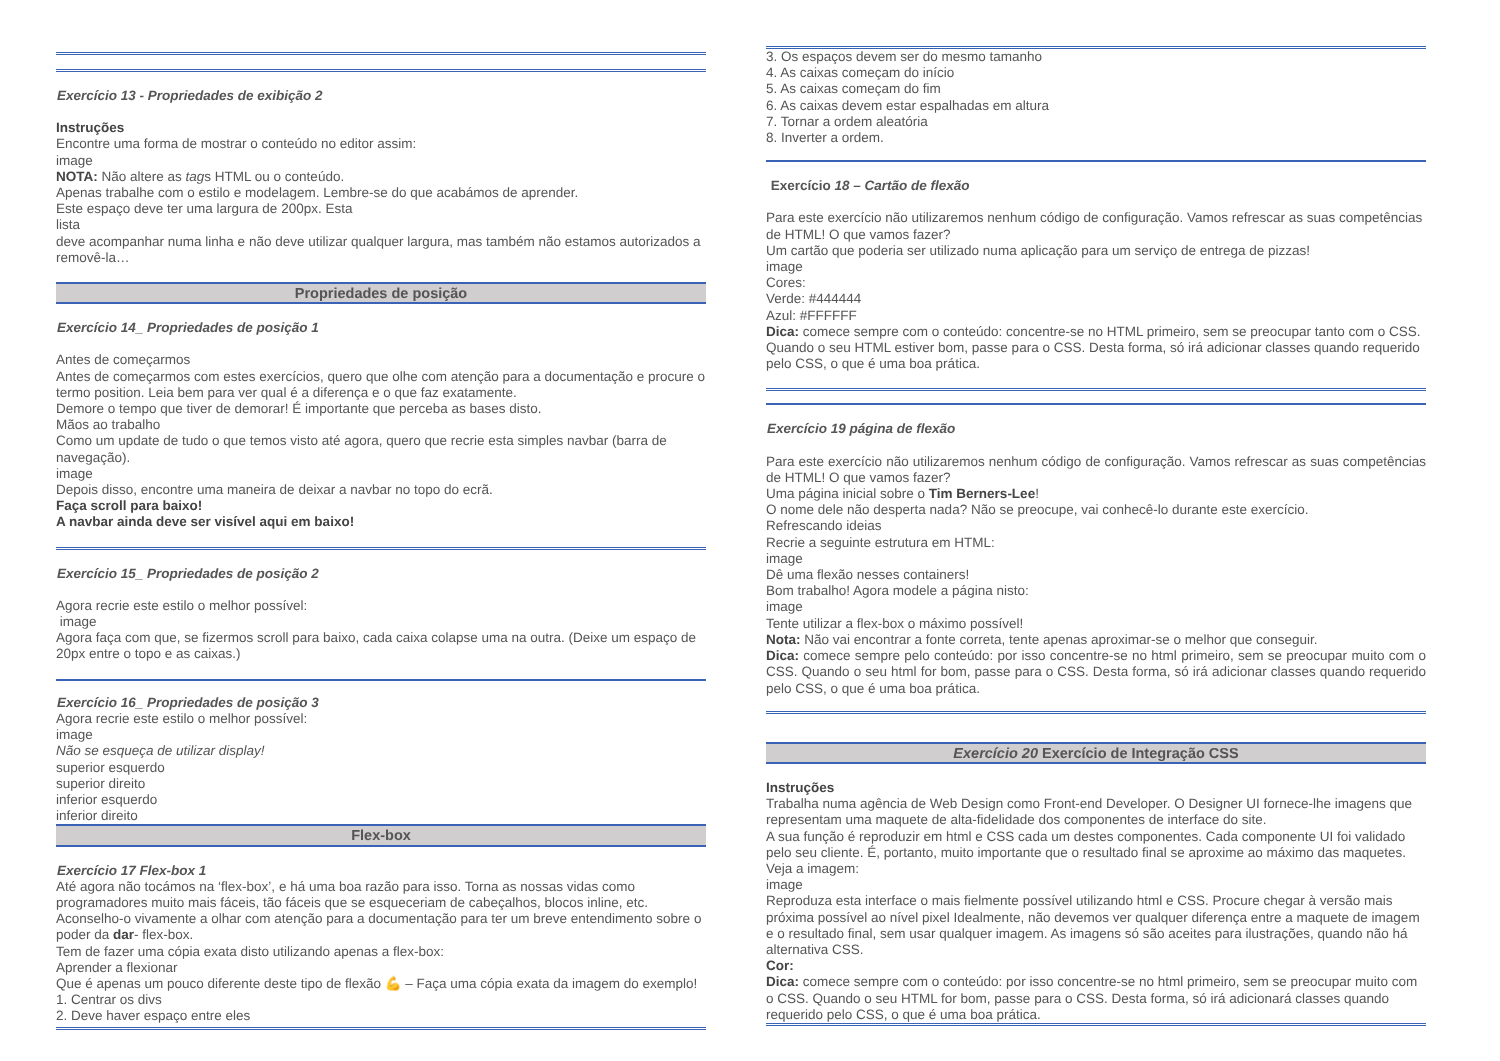Exercício 13 - Propriedades de exibição 2
Instruções
Encontre uma forma de mostrar o conteúdo no editor assim:
image
NOTA: Não altere as tags HTML ou o conteúdo.
Apenas trabalhe com o estilo e modelagem. Lembre-se do que acabámos de aprender.
Este espaço deve ter uma largura de 200px. Esta
lista
deve acompanhar numa linha e não deve utilizar qualquer largura, mas também não estamos autorizados a removê-la…
Propriedades de posição
Exercício 14_ Propriedades de posição 1
Antes de começarmos
Antes de começarmos com estes exercícios, quero que olhe com atenção para a documentação e procure o termo position. Leia bem para ver qual é a diferença e o que faz exatamente.
Demore o tempo que tiver de demorar! É importante que perceba as bases disto.
Mãos ao trabalho
Como um update de tudo o que temos visto até agora, quero que recrie esta simples navbar (barra de navegação).
image
Depois disso, encontre uma maneira de deixar a navbar no topo do ecrã.
Faça scroll para baixo!
A navbar ainda deve ser visível aqui em baixo!
Exercício 15_ Propriedades de posição 2
Agora recrie este estilo o melhor possível:
image
Agora faça com que, se fizermos scroll para baixo, cada caixa colapse uma na outra. (Deixe um espaço de 20px entre o topo e as caixas.)
Exercício 16_ Propriedades de posição 3
Agora recrie este estilo o melhor possível:
image
Não se esqueça de utilizar display!
superior esquerdo
superior direito
inferior esquerdo
inferior direito
Flex-box
Exercício 17 Flex-box 1
Até agora não tocámos na ‘flex-box’, e há uma boa razão para isso. Torna as nossas vidas como programadores muito mais fáceis, tão fáceis que se esqueceriam de cabeçalhos, blocos inline, etc. Aconselho-o vivamente a olhar com atenção para a documentação para ter um breve entendimento sobre o poder da dar- flex-box.
Tem de fazer uma cópia exata disto utilizando apenas a flex-box:
Aprender a flexionar
Que é apenas um pouco diferente deste tipo de flexão 💪 – Faça uma cópia exata da imagem do exemplo!
1. Centrar os divs
2. Deve haver espaço entre eles
3. Os espaços devem ser do mesmo tamanho
4. As caixas começam do início
5. As caixas começam do fim
6. As caixas devem estar espalhadas em altura
7. Tornar a ordem aleatória
8. Inverter a ordem.
Exercício 18 – Cartão de flexão
Para este exercício não utilizaremos nenhum código de configuração. Vamos refrescar as suas competências de HTML! O que vamos fazer?
Um cartão que poderia ser utilizado numa aplicação para um serviço de entrega de pizzas!
image
Cores:
Verde: #444444
Azul: #FFFFFF
Dica: comece sempre com o conteúdo: concentre-se no HTML primeiro, sem se preocupar tanto com o CSS. Quando o seu HTML estiver bom, passe para o CSS. Desta forma, só irá adicionar classes quando requerido pelo CSS, o que é uma boa prática.
Exercício 19 página de flexão
Para este exercício não utilizaremos nenhum código de configuração. Vamos refrescar as suas competências de HTML! O que vamos fazer?
Uma página inicial sobre o Tim Berners-Lee!
O nome dele não desperta nada? Não se preocupe, vai conhecê-lo durante este exercício.
Refrescando ideias
Recrie a seguinte estrutura em HTML:
image
Dê uma flexão nesses containers!
Bom trabalho! Agora modele a página nisto:
image
Tente utilizar a flex-box o máximo possível!
Nota: Não vai encontrar a fonte correta, tente apenas aproximar-se o melhor que conseguir.
Dica: comece sempre pelo conteúdo: por isso concentre-se no html primeiro, sem se preocupar muito com o CSS. Quando o seu html for bom, passe para o CSS. Desta forma, só irá adicionar classes quando requerido pelo CSS, o que é uma boa prática.
Exercício 20 Exercício de Integração CSS
Instruções
Trabalha numa agência de Web Design como Front-end Developer. O Designer UI fornece-lhe imagens que representam uma maquete de alta-fidelidade dos componentes de interface do site.
A sua função é reproduzir em html e CSS cada um destes componentes. Cada componente UI foi validado pelo seu cliente. É, portanto, muito importante que o resultado final se aproxime ao máximo das maquetes.
Veja a imagem:
image
Reproduza esta interface o mais fielmente possível utilizando html e CSS. Procure chegar à versão mais próxima possível ao nível pixel Idealmente, não devemos ver qualquer diferença entre a maquete de imagem e o resultado final, sem usar qualquer imagem. As imagens só são aceites para ilustrações, quando não há alternativa CSS.
Cor:
Dica: comece sempre com o conteúdo: por isso concentre-se no html primeiro, sem se preocupar muito com o CSS. Quando o seu HTML for bom, passe para o CSS. Desta forma, só irá adicionará classes quando requerido pelo CSS, o que é uma boa prática.